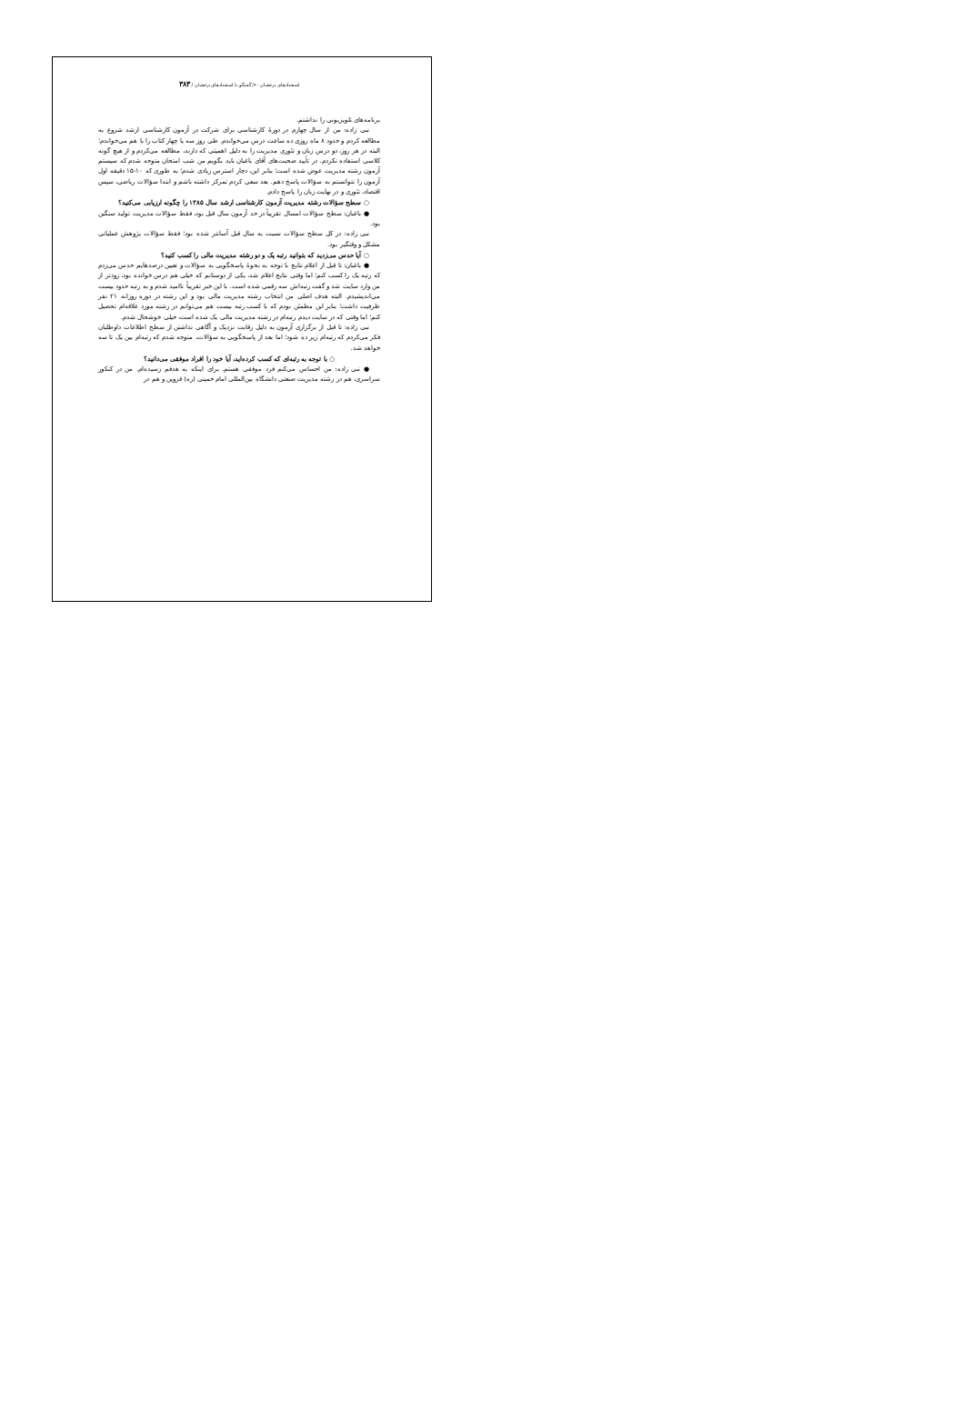استعدادهای درخشان ۶۰/ گفتگو با استعدادهای درخشان / ۳۸۳
برنامه‌های تلویزیونی را نداشتم.
نبی زاده: من از سال چهارم در دورهٔ کارشناسی برای شرکت در آزمون کارشناسی ارشد شروع به مطالعه کردم و حدود ۸ ماه روزی ده ساعت درس می‌خواندم. طی روز سه یا چهار کتاب را با هم می‌خواندم؛ البته در هر روز، دو درس زبان و تئوری مدیریت را به دلیل اهمیتی که دارند، مطالعه می‌کردم و از هیچ گونه کلاسی استفاده نکردم. در تأیید صحبت‌های آقای باغبان باید بگویم من شب امتحان متوجه شدم که سیستم آزمون رشته مدیریت عوض شده است؛ بنابر این، دچار استرس زیادی شدم؛ به طوری که ۱۰-۱۵ دقیقه اول آزمون را نتوانستم به سؤالات پاسخ دهم. بعد سعی کردم تمرکز داشته باشم و ابتدا سؤالات ریاضی، سپس اقتصاد، تئوری و در نهایت زبان را پاسخ دادم.
○ سطح سؤالات رشته مدیریت آزمون کارشناسی ارشد سال ۱۳۸۵ را چگونه ارزیابی می‌کنید؟
● باغبان: سطح سؤالات امسال تقریباً در حد آزمون سال قبل بود، فقط سؤالات مدیریت تولید سنگین بود.
نبی زاده: در کل سطح سؤالات نسبت به سال قبل آسانتر شده بود؛ فقط سؤالات پژوهش عملیاتی مشکل و وقتگیر بود.
○ آیا حدس می‌زدید که بتوانید رتبه یک و دو رشته مدیریت مالی را کسب کنید؟
● باغبان: تا قبل از اعلام نتایج با توجه به نحوهٔ پاسخگویی به سؤالات و تعیین درصدهایم حدس می‌زدم که رتبه یک را کسب کنم؛ اما وقتی نتایج اعلام شد، یکی از دوستانم که خیلی هم درس خوانده بود، زودتر از من وارد سایت شد و گفت رتبه‌اش سه رقمی شده است. با این خبر تقریباً ناامید شدم و به رتبه حدود بیست می‌اندیشیدم. البته هدف اصلی من انتخاب رشته مدیریت مالی بود و این رشته در دوره روزانه ۲۱ نفر ظرفیت داشت؛ بنابر این مطمئن بودم که با کسب رتبه بیست هم می‌توانم در رشته مورد علاقه‌ام تحصیل کنم؛ اما وقتی که در سایت دیدم رتبه‌ام در رشته مدیریت مالی یک شده است، خیلی خوشحال شدم.
نبی زاده: تا قبل از برگزاری آزمون به دلیل رقابت نزدیک و آگاهی نداشتن از سطح اطلاعات داوطلبان فکر می‌کردم که رتبه‌ام زیر ده شود؛ اما بعد از پاسخگویی به سؤالات، متوجه شدم که رتبه‌ام بین یک تا سه خواهد شد.
○ با توجه به رتبه‌ای که کسب کرده‌اید، آیا خود را افراد موفقی می‌دانید؟
● نبی زاده: من احساس می‌کنم فرد موفقی هستم. برای اینکه به هدفم رسیده‌ام. من در کنکور سراسری، هم در رشته مدیریت صنعتی دانشگاه بین‌المللی امام خمینی (ره) قزوین و هم در